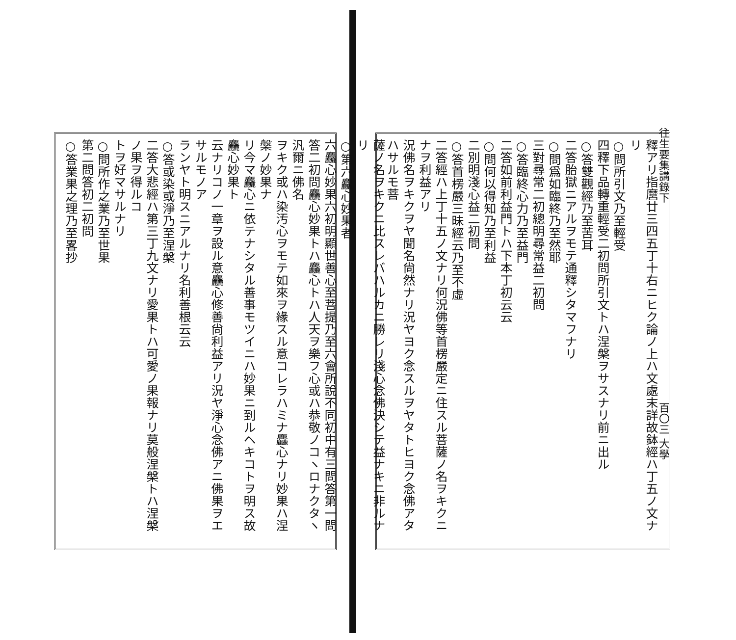往生要集講錄下
百〇三 大學
釋アリ指麿廿三四五丁十右ニヒク論ノ上ハ文處末詳故鉢經ハ丁五ノ文ナリ
○問所引文乃至輕受
四釋下品轉重輕受二初問所引文トハ涅槃ヲサスナリ前ニ出ル
○答雙觀經乃至苦耳
二答胎獄ニアルヲモテ通釋シタマフナリ
○問爲如臨終乃至然耶
三對尋常二初總明尋常益二初問
○答臨終心力乃至益門
二答如前利益門トハ下本丁初云云
○問何以得知乃至利益
二別明淺心益二初問
○答首楞嚴三昧經云乃至不虛
二答經ハ上丁十五ノ文ナリ何況佛等首楞嚴定ニ住スル菩薩ノ名ヲキクニナヲ利益アリ
況佛名ヲキクヲヤ聞名尙然ナリ況ヤヨク念スルヲヤタトヒヨク念佛アタハサルモ菩
薩ノ名ヲキクニ比スレバハルカニ勝レリ淺心念佛決シテ益ナキニ非ルナリ
○第六麤心妙果者
六麤心妙果六初明顯世善心至菩提乃至六會所說不同初中有三問答第一問
答二初問麤心妙果トハ麤心トハ人天ヲ樂フ心或ハ恭敬ノコヽロナクタヽ汎爾ニ佛名
ヲキク或ハ染汚心ヲモテ如來ヲ緣スル意コレラハミナ麤心ナリ妙果ハ涅槃ノ妙果ナ
リ今マ麤心ニ依テナシタル善事モツイニハ妙果ニ到ルヘキコトヲ明ス故麤心妙果ト
云ナリコノ一章ヲ設ル意麤心修善尙利益アリ況ヤ淨心念佛アニ佛果ヲエサルモノア
ランヤト明スニアルナリ名利善根云云
○答或染或淨乃至涅槃
二答大悲經ハ第三丁九文ナリ愛果トハ可愛ノ果報ナリ莫般涅槃トハ涅槃ノ果ヲ得ルコ
トヲ好マサルナリ
○問所作之業乃至世果
第二問答初二初問
○答業果之理乃至畧抄